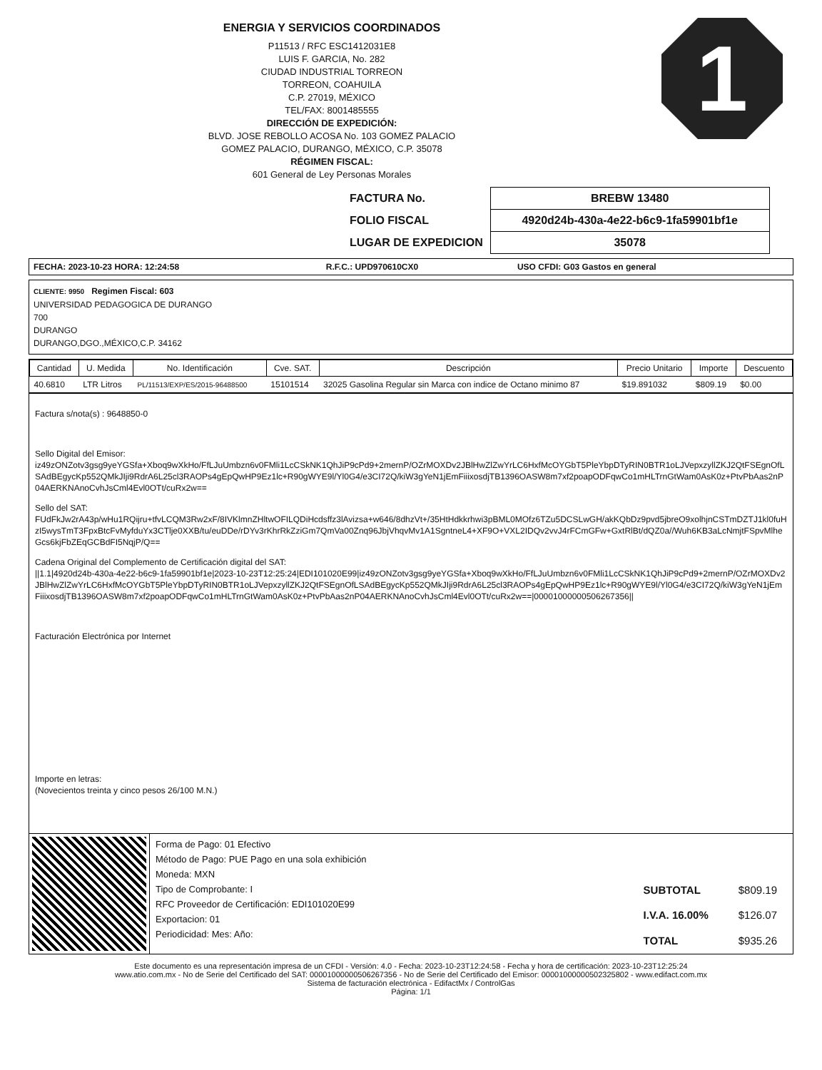1
ENERGIA Y SERVICIOS COORDINADOS
P11513 / RFC ESC1412031E8
LUIS F. GARCIA, No. 282
CIUDAD INDUSTRIAL TORREON
TORREON, COAHUILA
C.P. 27019, MÉXICO
TEL/FAX: 8001485555
DIRECCIÓN DE EXPEDICIÓN:
BLVD. JOSE REBOLLO ACOSA No. 103 GOMEZ PALACIO
GOMEZ PALACIO, DURANGO, MÉXICO, C.P. 35078
RÉGIMEN FISCAL:
601 General de Ley Personas Morales
| FACTURA No. | BREBW 13480 |
| FOLIO FISCAL | 4920d24b-430a-4e22-b6c9-1fa59901bf1e |
| LUGAR DE EXPEDICION | 35078 |
| FECHA: 2023-10-23 HORA: 12:24:58 | R.F.C.: UPD970610CX0 | USO CFDI: G03 Gastos en general |
CLIENTE: 9950 Regimen Fiscal: 603
UNIVERSIDAD PEDAGOGICA DE DURANGO
700
DURANGO
DURANGO,DGO.,MÉXICO,C.P. 34162
| Cantidad | U. Medida | No. Identificación | Cve. SAT. | Descripción | Precio Unitario | Importe | Descuento |
| --- | --- | --- | --- | --- | --- | --- | --- |
| 40.6810 | LTR Litros | PL/11513/EXP/ES/2015-96488500 | 15101514 | 32025 Gasolina Regular sin Marca con indice de Octano minimo 87 | $19.891032 | $809.19 | $0.00 |
Factura s/nota(s) : 9648850-0
Sello Digital del Emisor:
iz49zONZotv3gsg9yeYGSfa+Xboq9wXkHo/FfLJuUmbzn6v0FMli1LcCSkNK1QhJiP9cPd9+2mernP/OZrMOXDv2JBlHwZlZwYrLC6HxfMcOYGbT5PleYbpDTyRIN0BTR1oLJVepxzyllZKJ2QtFSEgnOfLSAdBEgycKp552QMkJIji9RdrA6L25cl3RAOPs4gEpQwHP9Ez1lc+R90gWYE9l/Yl0G4/e3CI72Q/kiW3gYeN1jEmFiiixosdjTB1396OASW8m7xf2poapODFqwCo1mHLTrnGtWam0AsK0z+PtvPbAas2nP04AERKNAnoCvhJsCml4Evl0OTt/cuRx2w==
Sello del SAT:
FUdFkJw2rA43p/wHu1RQijru+tfvLCQM3Rw2xF/8IVKlmnZHltwOFILQDiHcdsffz3lAvizsa+w646/8dhzVt+/35HtHdkkrhwi3pBML0MOfz6TZu5DCSLwGH/akKQbDz9pvd5jbreO9xolhjnCSTmDZTJ1kl0fuHzI5wysTmT3FpxBtcFvMyfduYx3CTlje0XXB/tu/euDDe/rDYv3rKhrRkZziGm7QmVa00Znq96JbjVhqvMv1A1SgntneL4+XF9O+VXL2IDQv2vvJ4rFCmGFw+GxtRlBt/dQZ0a//Wuh6KB3aLcNmjtFSpvMlheGcs6kjFbZEqGCBdFI5NqjP/Q==
Cadena Original del Complemento de Certificación digital del SAT:
||1.1|4920d24b-430a-4e22-b6c9-1fa59901bf1e|2023-10-23T12:25:24|EDI101020E99|iz49zONZotv3gsg9yeYGSfa+Xboq9wXkHo/FfLJuUmbzn6v0FMli1LcCSkNK1QhJiP9cPd9+2mernP/OZrMOXDv2JBlHwZlZwYrLC6HxfMcOYGbT5PleYbpDTyRIN0BTR1oLJVepxzyllZKJ2QtFSEgnOfLSAdBEgycKp552QMkJIji9RdrA6L25cl3RAOPs4gEpQwHP9Ez1lc+R90gWYE9l/Yl0G4/e3CI72Q/kiW3gYeN1jEmFiiixosdjTB1396OASW8m7xf2poapODFqwCo1mHLTrnGtWam0AsK0z+PtvPbAas2nP04AERKNAnoCvhJsCml4Evl0OTt/cuRx2w==|00001000000506267356||
Facturación Electrónica por Internet
Importe en letras:
(Novecientos treinta y cinco pesos 26/100 M.N.)
Forma de Pago: 01 Efectivo
Método de Pago: PUE Pago en una sola exhibición
Moneda: MXN
Tipo de Comprobante: I
RFC Proveedor de Certificación: EDI101020E99
Exportacion: 01
Periodicidad: Mes: Año:
| SUBTOTAL | $809.19 |
| I.V.A. 16.00% | $126.07 |
| TOTAL | $935.26 |
Este documento es una representación impresa de un CFDI - Versión: 4.0 - Fecha: 2023-10-23T12:24:58 - Fecha y hora de certificación: 2023-10-23T12:25:24
www.atio.com.mx - No de Serie del Certificado del SAT: 00001000000506267356 - No de Serie del Certificado del Emisor: 00001000000502325802 - www.edifact.com.mx
Sistema de facturación electrónica - EdifactMx / ControlGas
Página: 1/1